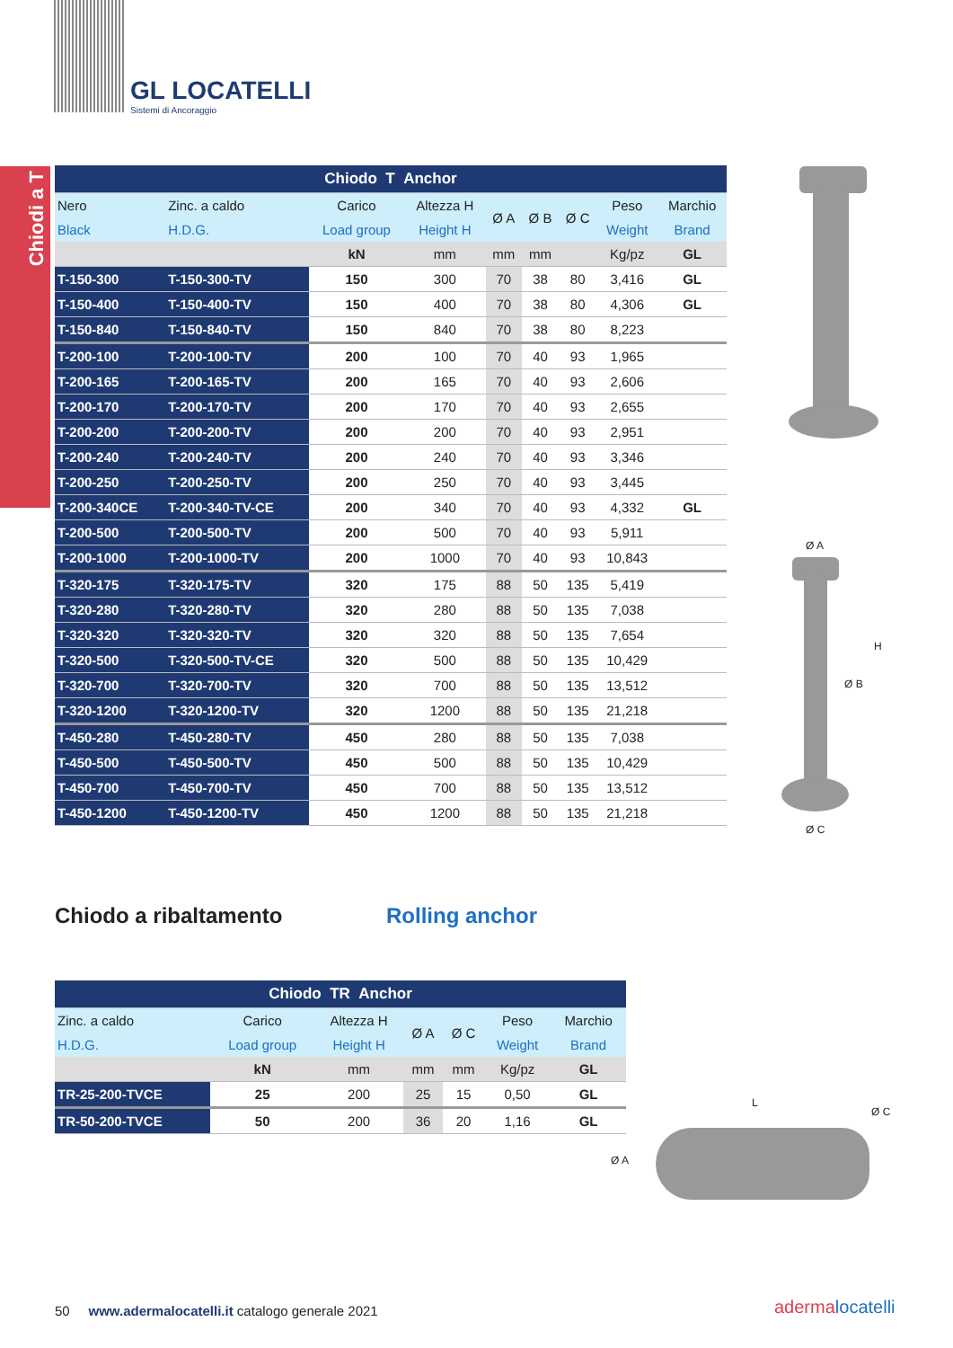GL LOCATELLI
Sistemi di Ancoraggio
Chiodi a T
| Chiodo T Anchor | | | | | | | | |
| --- | --- | --- | --- | --- | --- | --- | --- | --- |
| Nero | Zinc. a caldo | Carico | Altezza H | Ø A | Ø B | Ø C | Peso | Marchio |
| Black | H.D.G. | Load group | Height H | | | | Weight | Brand |
| | | kN | mm | mm | mm | | Kg/pz | GL |
| T-150-300 | T-150-300-TV | 150 | 300 | 70 | 38 | 80 | 3,416 | GL |
| T-150-400 | T-150-400-TV | 150 | 400 | 70 | 38 | 80 | 4,306 | GL |
| T-150-840 | T-150-840-TV | 150 | 840 | 70 | 38 | 80 | 8,223 | |
| T-200-100 | T-200-100-TV | 200 | 100 | 70 | 40 | 93 | 1,965 | |
| T-200-165 | T-200-165-TV | 200 | 165 | 70 | 40 | 93 | 2,606 | |
| T-200-170 | T-200-170-TV | 200 | 170 | 70 | 40 | 93 | 2,655 | |
| T-200-200 | T-200-200-TV | 200 | 200 | 70 | 40 | 93 | 2,951 | |
| T-200-240 | T-200-240-TV | 200 | 240 | 70 | 40 | 93 | 3,346 | |
| T-200-250 | T-200-250-TV | 200 | 250 | 70 | 40 | 93 | 3,445 | |
| T-200-340CE | T-200-340-TV-CE | 200 | 340 | 70 | 40 | 93 | 4,332 | GL |
| T-200-500 | T-200-500-TV | 200 | 500 | 70 | 40 | 93 | 5,911 | |
| T-200-1000 | T-200-1000-TV | 200 | 1000 | 70 | 40 | 93 | 10,843 | |
| T-320-175 | T-320-175-TV | 320 | 175 | 88 | 50 | 135 | 5,419 | |
| T-320-280 | T-320-280-TV | 320 | 280 | 88 | 50 | 135 | 7,038 | |
| T-320-320 | T-320-320-TV | 320 | 320 | 88 | 50 | 135 | 7,654 | |
| T-320-500 | T-320-500-TV-CE | 320 | 500 | 88 | 50 | 135 | 10,429 | |
| T-320-700 | T-320-700-TV | 320 | 700 | 88 | 50 | 135 | 13,512 | |
| T-320-1200 | T-320-1200-TV | 320 | 1200 | 88 | 50 | 135 | 21,218 | |
| T-450-280 | T-450-280-TV | 450 | 280 | 88 | 50 | 135 | 7,038 | |
| T-450-500 | T-450-500-TV | 450 | 500 | 88 | 50 | 135 | 10,429 | |
| T-450-700 | T-450-700-TV | 450 | 700 | 88 | 50 | 135 | 13,512 | |
| T-450-1200 | T-450-1200-TV | 450 | 1200 | 88 | 50 | 135 | 21,218 | |
Ø A
H
Ø B
Ø C
Chiodo a ribaltamento Rolling anchor
| Chiodo TR Anchor | | | | | | |
| --- | --- | --- | --- | --- | --- | --- |
| Zinc. a caldo | Carico | Altezza H | Ø A | Ø C | Peso | Marchio |
| H.D.G. | Load group | Height H | | | Weight | Brand |
| | kN | mm | mm | mm | Kg/pz | GL |
| TR-25-200-TVCE | 25 | 200 | 25 | 15 | 0,50 | GL |
| TR-50-200-TVCE | 50 | 200 | 36 | 20 | 1,16 | GL |
L
Ø C
Ø A
50 www.adermalocatelli.it catalogo generale 2021
adermalocatelli